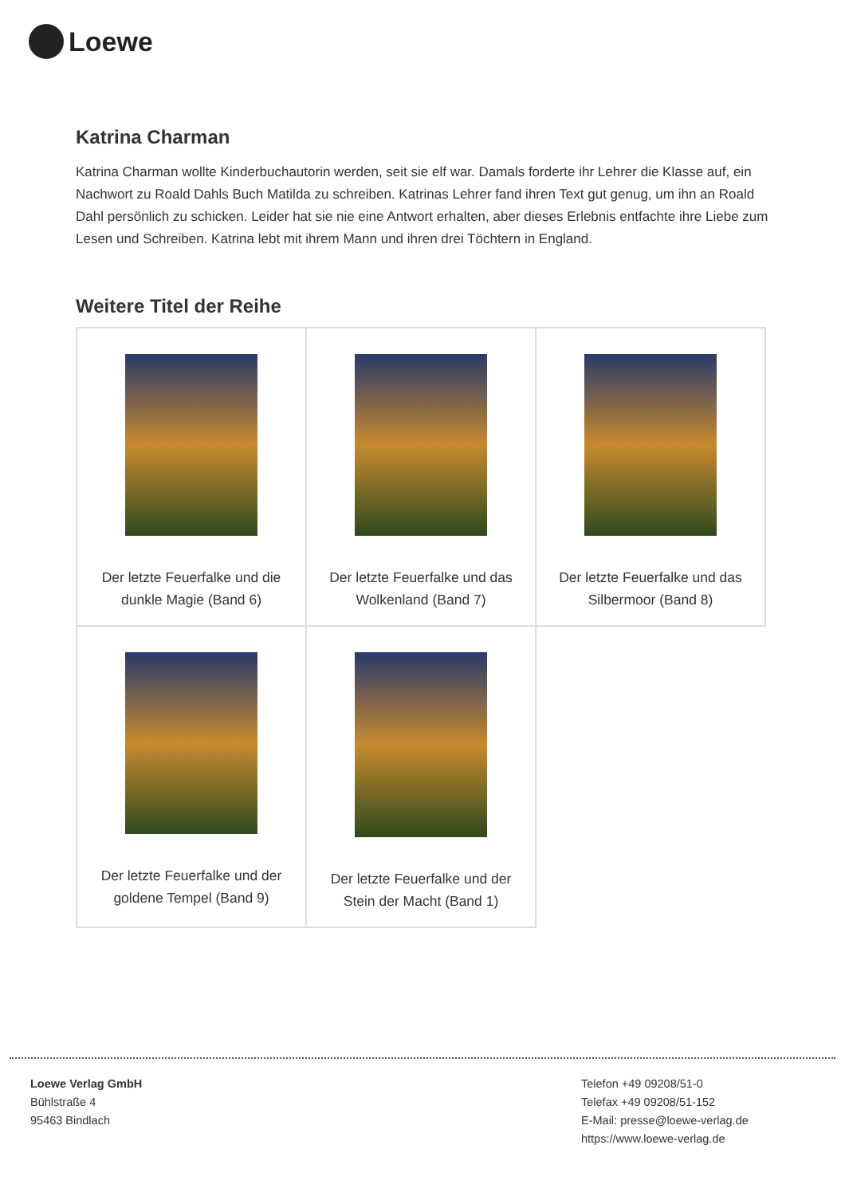Loewe
Katrina Charman
Katrina Charman wollte Kinderbuchautorin werden, seit sie elf war. Damals forderte ihr Lehrer die Klasse auf, ein Nachwort zu Roald Dahls Buch Matilda zu schreiben. Katrinas Lehrer fand ihren Text gut genug, um ihn an Roald Dahl persönlich zu schicken. Leider hat sie nie eine Antwort erhalten, aber dieses Erlebnis entfachte ihre Liebe zum Lesen und Schreiben. Katrina lebt mit ihrem Mann und ihren drei Töchtern in England.
Weitere Titel der Reihe
| Der letzte Feuerfalke und die dunkle Magie (Band 6) | Der letzte Feuerfalke und das Wolkenland (Band 7) | Der letzte Feuerfalke und das Silbermoor (Band 8) |
| Der letzte Feuerfalke und der goldene Tempel (Band 9) | Der letzte Feuerfalke und der Stein der Macht (Band 1) | |
Loewe Verlag GmbH
Bühlstraße 4
95463 Bindlach
Telefon +49 09208/51-0
Telefax +49 09208/51-152
E-Mail: presse@loewe-verlag.de
https://www.loewe-verlag.de